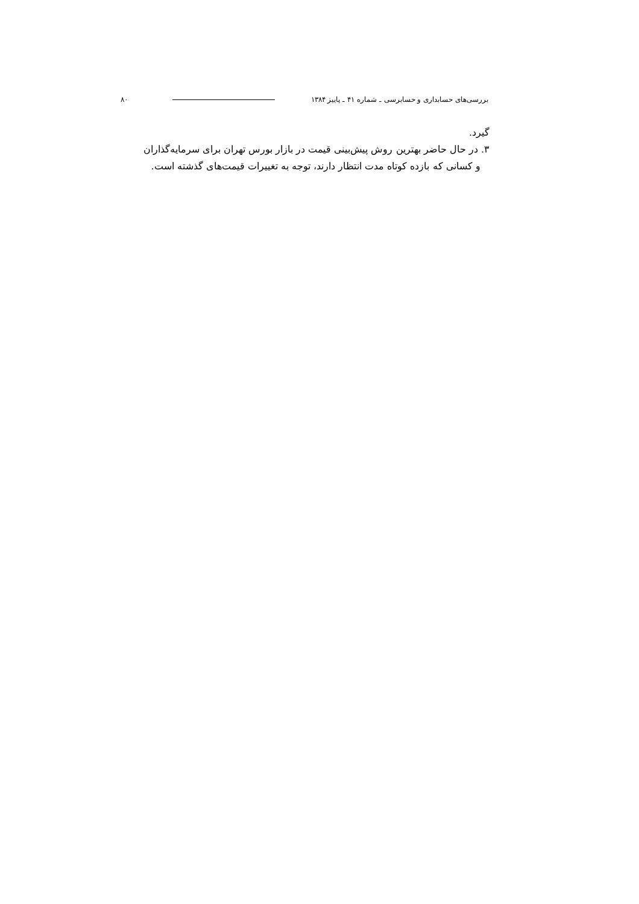بررسی‌های حسابداری و حسابرسی ـ شماره ۴۱ ـ پاییز ۱۳۸۴ ۸۰
گیرد.
۳. در حال حاضر بهترین روش پیش‌بینی قیمت در بازار بورس تهران برای سرمایه‌گذاران
و کسانی که بازده کوتاه مدت انتظار دارند، توجه به تغییرات قیمت‌های گذشته است.